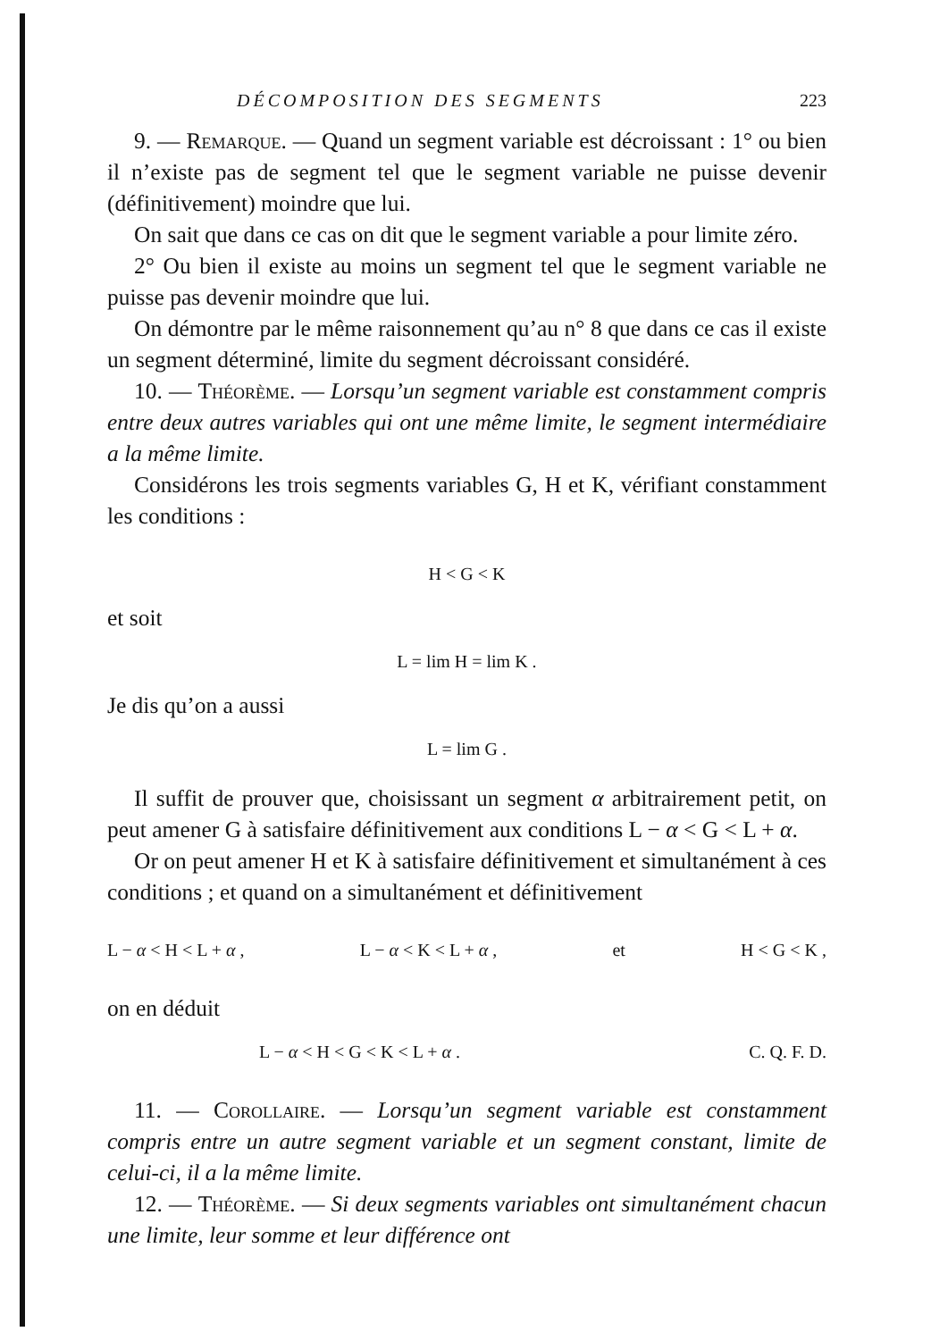DÉCOMPOSITION DES SEGMENTS 223
9. — Remarque. — Quand un segment variable est décroissant : 1° ou bien il n’existe pas de segment tel que le segment variable ne puisse devenir (définitivement) moindre que lui.
On sait que dans ce cas on dit que le segment variable a pour limite zéro.
2° Ou bien il existe au moins un segment tel que le segment variable ne puisse pas devenir moindre que lui.
On démontre par le même raisonnement qu’au n° 8 que dans ce cas il existe un segment déterminé, limite du segment décroissant considéré.
10. — Théorème. — Lorsqu’un segment variable est constamment compris entre deux autres variables qui ont une même limite, le segment intermédiaire a la même limite.
Considérons les trois segments variables G, H et K, vérifiant constamment les conditions :
H < G < K
et soit
L = lim H = lim K .
Je dis qu’on a aussi
L = lim G .
Il suffit de prouver que, choisissant un segment α arbitrairement petit, on peut amener G à satisfaire définitivement aux conditions L − α < G < L + α.
Or on peut amener H et K à satisfaire définitivement et simultanément à ces conditions ; et quand on a simultanément et définitivement
L − α < H < L + α , L − α < K < L + α , et H < G < K ,
on en déduit
L − α < H < G < K < L + α . C. Q. F. D.
11. — Corollaire. — Lorsqu’un segment variable est constamment compris entre un autre segment variable et un segment constant, limite de celui-ci, il a la même limite.
12. — Théorème. — Si deux segments variables ont simultanément chacun une limite, leur somme et leur différence ont